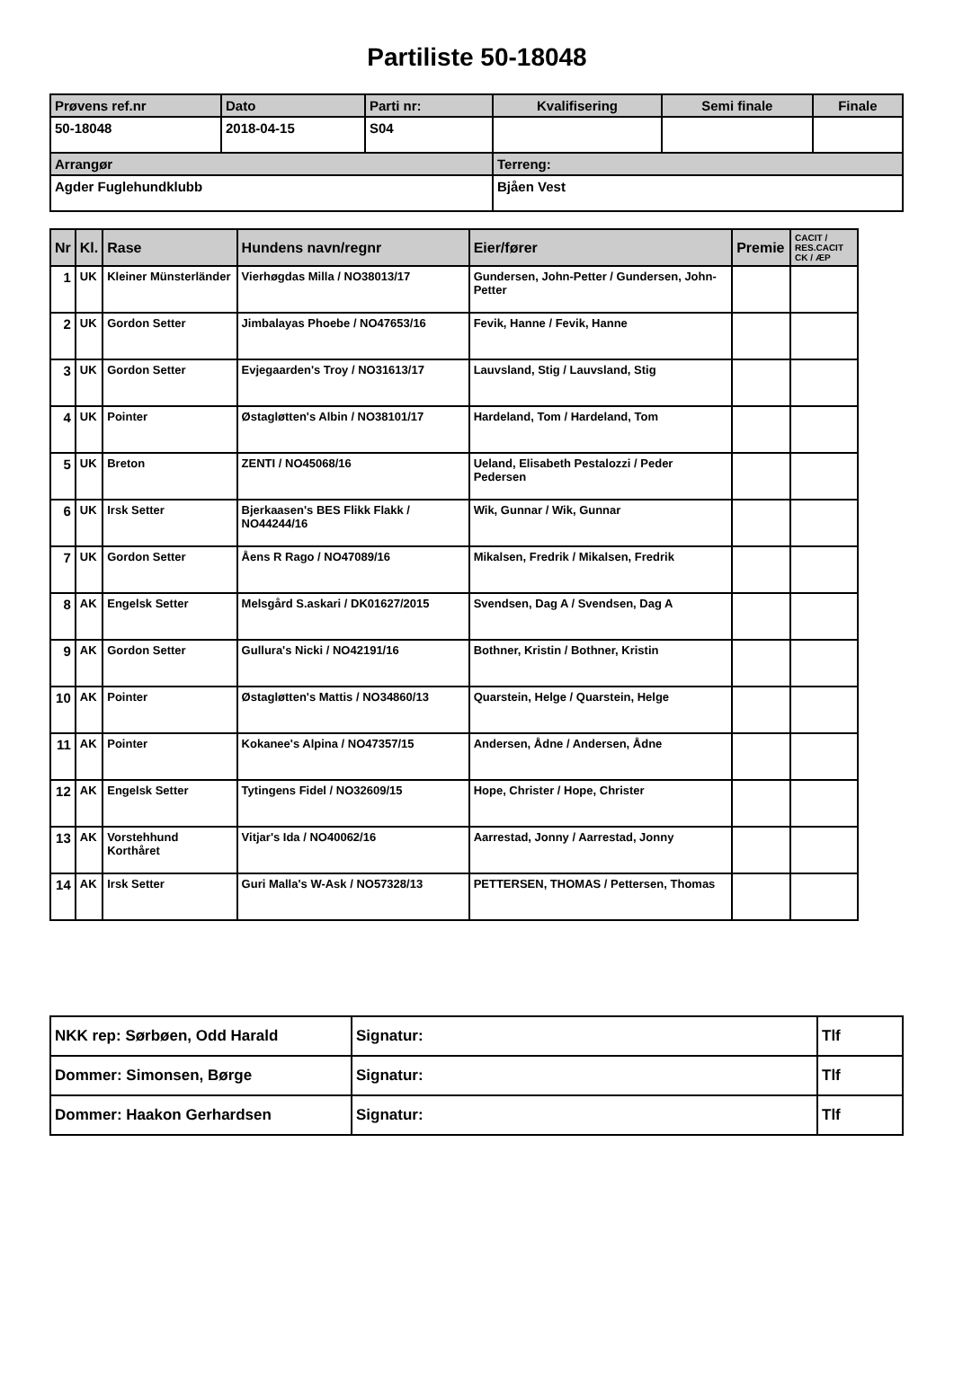Partiliste 50-18048
| Prøvens ref.nr | Dato | Parti nr: | Kvalifisering | Semi finale | Finale |
| --- | --- | --- | --- | --- | --- |
| 50-18048 | 2018-04-15 | S04 | | | |
| Arrangør | | | Terreng: | | |
| Agder Fuglehundklubb | | | Bjåen Vest | | |
| Nr | Kl. | Rase | Hundens navn/regnr | Eier/fører | Premie | CACIT / RES.CACIT CK / ÆP |
| --- | --- | --- | --- | --- | --- | --- |
| 1 | UK | Kleiner Münsterländer | Vierhøgdas Milla / NO38013/17 | Gundersen, John-Petter / Gundersen, John-Petter | | |
| 2 | UK | Gordon Setter | Jimbalayas Phoebe / NO47653/16 | Fevik, Hanne / Fevik, Hanne | | |
| 3 | UK | Gordon Setter | Evjegaarden's Troy / NO31613/17 | Lauvsland, Stig / Lauvsland, Stig | | |
| 4 | UK | Pointer | Østagløtten's Albin / NO38101/17 | Hardeland, Tom / Hardeland, Tom | | |
| 5 | UK | Breton | ZENTI / NO45068/16 | Ueland, Elisabeth Pestalozzi / Peder Pedersen | | |
| 6 | UK | Irsk Setter | Bjerkaasen's BES Flikk Flakk / NO44244/16 | Wik, Gunnar / Wik, Gunnar | | |
| 7 | UK | Gordon Setter | Åens R Rago / NO47089/16 | Mikalsen, Fredrik / Mikalsen, Fredrik | | |
| 8 | AK | Engelsk Setter | Melsgård S.askari / DK01627/2015 | Svendsen, Dag A / Svendsen, Dag A | | |
| 9 | AK | Gordon Setter | Gullura's Nicki / NO42191/16 | Bothner, Kristin / Bothner, Kristin | | |
| 10 | AK | Pointer | Østagløtten's Mattis / NO34860/13 | Quarstein, Helge / Quarstein, Helge | | |
| 11 | AK | Pointer | Kokanee's Alpina / NO47357/15 | Andersen, Ådne / Andersen, Ådne | | |
| 12 | AK | Engelsk Setter | Tytingens Fidel / NO32609/15 | Hope, Christer / Hope, Christer | | |
| 13 | AK | Vorstehhund Korthåret | Vitjar's Ida / NO40062/16 | Aarrestad, Jonny / Aarrestad, Jonny | | |
| 14 | AK | Irsk Setter | Guri Malla's W-Ask / NO57328/13 | PETTERSEN, THOMAS / Pettersen, Thomas | | |
| NKK rep: Sørbøen, Odd Harald | Signatur: | Tlf |
| Dommer: Simonsen, Børge | Signatur: | Tlf |
| Dommer: Haakon Gerhardsen | Signatur: | Tlf |